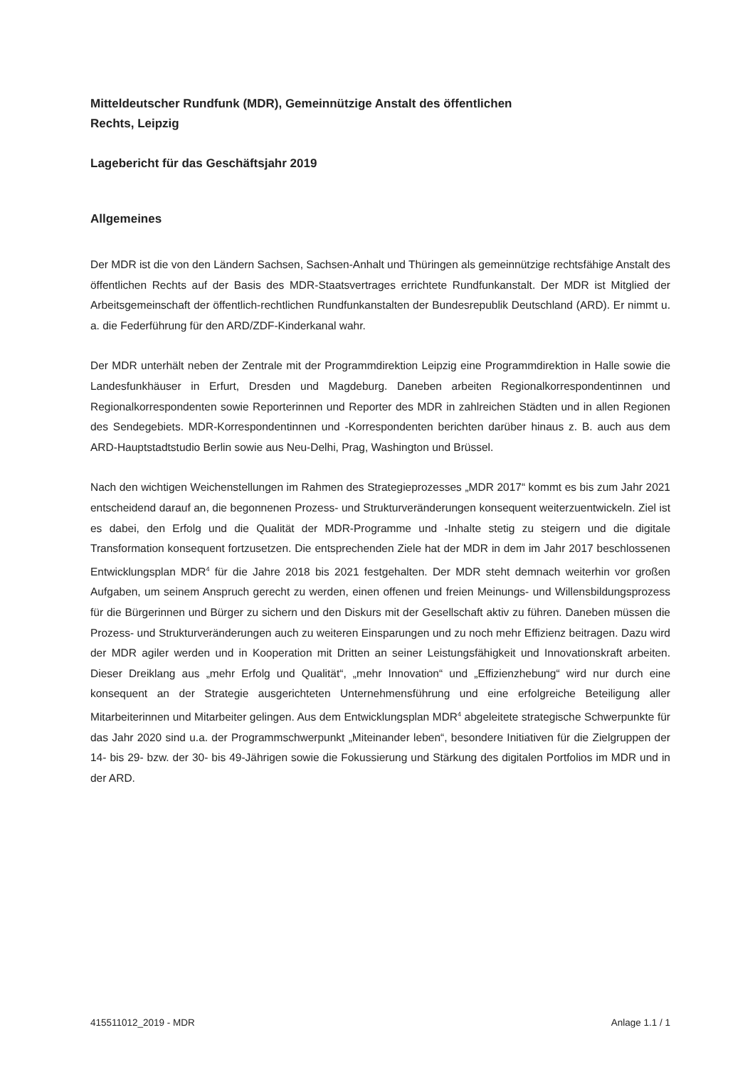Mitteldeutscher Rundfunk (MDR), Gemeinnützige Anstalt des öffentlichen
Rechts, Leipzig
Lagebericht für das Geschäftsjahr 2019
Allgemeines
Der MDR ist die von den Ländern Sachsen, Sachsen-Anhalt und Thüringen als gemeinnützige rechtsfähige Anstalt des öffentlichen Rechts auf der Basis des MDR-Staatsvertrages errichtete Rundfunkanstalt. Der MDR ist Mitglied der Arbeitsgemeinschaft der öffentlich-rechtlichen Rundfunkanstalten der Bundesrepublik Deutschland (ARD). Er nimmt u. a. die Federführung für den ARD/ZDF-Kinderkanal wahr.
Der MDR unterhält neben der Zentrale mit der Programmdirektion Leipzig eine Programmdirektion in Halle sowie die Landesfunkhäuser in Erfurt, Dresden und Magdeburg. Daneben arbeiten Regionalkorrespondentinnen und Regionalkorrespondenten sowie Reporterinnen und Reporter des MDR in zahlreichen Städten und in allen Regionen des Sendegebiets. MDR-Korrespondentinnen und -Korrespondenten berichten darüber hinaus z. B. auch aus dem ARD-Hauptstadtstudio Berlin sowie aus Neu-Delhi, Prag, Washington und Brüssel.
Nach den wichtigen Weichenstellungen im Rahmen des Strategieprozesses „MDR 2017“ kommt es bis zum Jahr 2021 entscheidend darauf an, die begonnenen Prozess- und Strukturveränderungen konsequent weiterzuentwickeln. Ziel ist es dabei, den Erfolg und die Qualität der MDR-Programme und -Inhalte stetig zu steigern und die digitale Transformation konsequent fortzusetzen. Die entsprechenden Ziele hat der MDR in dem im Jahr 2017 beschlossenen Entwicklungsplan MDR<sup>4</sup> für die Jahre 2018 bis 2021 festgehalten. Der MDR steht demnach weiterhin vor großen Aufgaben, um seinem Anspruch gerecht zu werden, einen offenen und freien Meinungs- und Willensbildungsprozess für die Bürgerinnen und Bürger zu sichern und den Diskurs mit der Gesellschaft aktiv zu führen. Daneben müssen die Prozess- und Strukturveränderungen auch zu weiteren Einsparungen und zu noch mehr Effizienz beitragen. Dazu wird der MDR agiler werden und in Kooperation mit Dritten an seiner Leistungsfähigkeit und Innovationskraft arbeiten. Dieser Dreiklang aus „mehr Erfolg und Qualität“, „mehr Innovation“ und „Effizienzhebung“ wird nur durch eine konsequent an der Strategie ausgerichteten Unternehmensführung und eine erfolgreiche Beteiligung aller Mitarbeiterinnen und Mitarbeiter gelingen. Aus dem Entwicklungsplan MDR<sup>4</sup> abgeleitete strategische Schwerpunkte für das Jahr 2020 sind u.a. der Programmschwerpunkt „Miteinander leben“, besondere Initiativen für die Zielgruppen der 14- bis 29- bzw. der 30- bis 49-Jährigen sowie die Fokussierung und Stärkung des digitalen Portfolios im MDR und in der ARD.
415511012_2019 - MDR Anlage 1.1 / 1